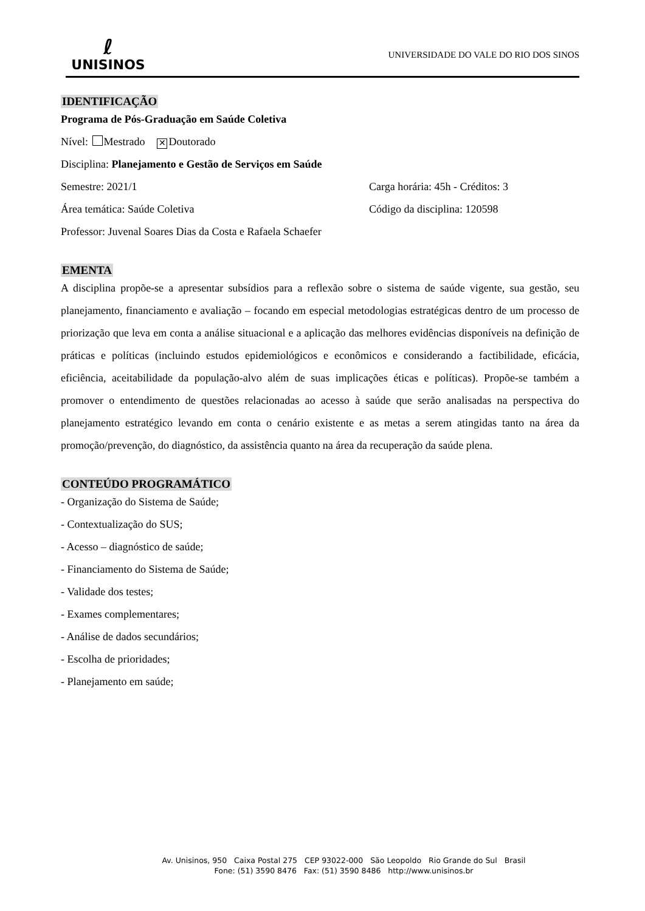ℓ
UNISINOS
UNIVERSIDADE DO VALE DO RIO DOS SINOS
IDENTIFICAÇÃO
Programa de Pós-Graduação em Saúde Coletiva
Nível: Mestrado ✕ Doutorado
Disciplina: Planejamento e Gestão de Serviços em Saúde
Semestre: 2021/1 Carga horária: 45h - Créditos: 3
Área temática: Saúde Coletiva Código da disciplina: 120598
Professor: Juvenal Soares Dias da Costa e Rafaela Schaefer
EMENTA
A disciplina propõe-se a apresentar subsídios para a reflexão sobre o sistema de saúde vigente, sua gestão, seu planejamento, financiamento e avaliação – focando em especial metodologias estratégicas dentro de um processo de priorização que leva em conta a análise situacional e a aplicação das melhores evidências disponíveis na definição de práticas e políticas (incluindo estudos epidemiológicos e econômicos e considerando a factibilidade, eficácia, eficiência, aceitabilidade da população-alvo além de suas implicações éticas e políticas). Propõe-se também a promover o entendimento de questões relacionadas ao acesso à saúde que serão analisadas na perspectiva do planejamento estratégico levando em conta o cenário existente e as metas a serem atingidas tanto na área da promoção/prevenção, do diagnóstico, da assistência quanto na área da recuperação da saúde plena.
CONTEÚDO PROGRAMÁTICO
- Organização do Sistema de Saúde;
- Contextualização do SUS;
- Acesso – diagnóstico de saúde;
- Financiamento do Sistema de Saúde;
- Validade dos testes;
- Exames complementares;
- Análise de dados secundários;
- Escolha de prioridades;
- Planejamento em saúde;
Av. Unisinos, 950 Caixa Postal 275 CEP 93022-000 São Leopoldo Rio Grande do Sul Brasil
Fone: (51) 3590 8476 Fax: (51) 3590 8486 http://www.unisinos.br